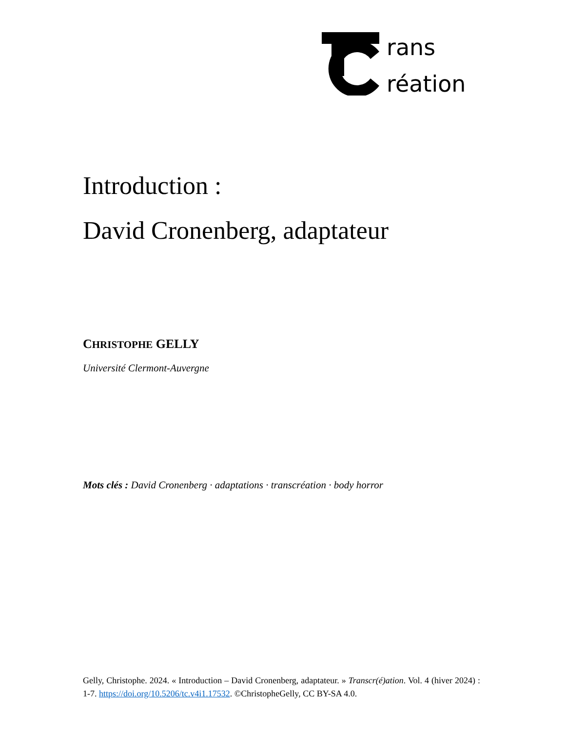rans
réation
Introduction :
David Cronenberg, adaptateur
CHRISTOPHE GELLY
Université Clermont-Auvergne
Mots clés : David Cronenberg · adaptations · transcréation · body horror
Gelly, Christophe. 2024. « Introduction – David Cronenberg, adaptateur. » Transcr(é)ation. Vol. 4 (hiver 2024) : 1-7. https://doi.org/10.5206/tc.v4i1.17532. ©ChristopheGelly, CC BY-SA 4.0.